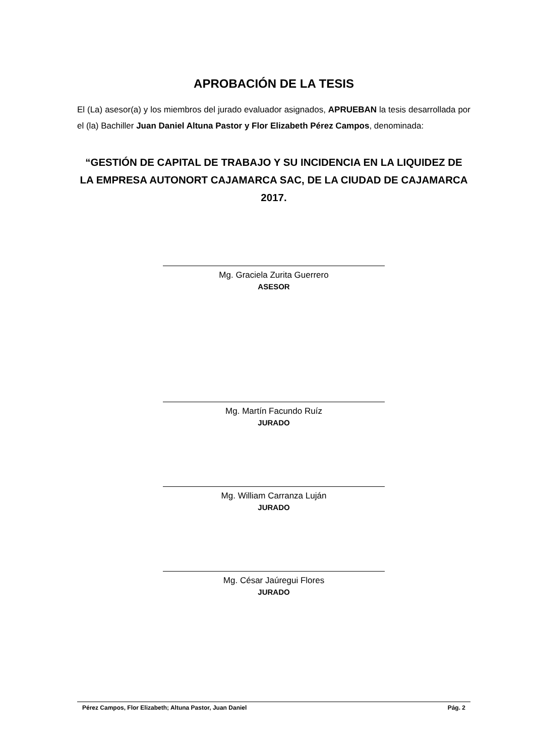APROBACIÓN DE LA TESIS
El (La) asesor(a) y los miembros del jurado evaluador asignados, APRUEBAN la tesis desarrollada por el (la) Bachiller Juan Daniel Altuna Pastor y Flor Elizabeth Pérez Campos, denominada:
“GESTIÓN DE CAPITAL DE TRABAJO Y SU INCIDENCIA EN LA LIQUIDEZ DE LA EMPRESA AUTONORT CAJAMARCA SAC, DE LA CIUDAD DE CAJAMARCA 2017.
Mg. Graciela Zurita Guerrero
ASESOR
Mg. Martín Facundo Ruíz
JURADO
Mg. William Carranza Luján
JURADO
Mg. César Jaúregui Flores
JURADO
Pérez Campos, Flor Elizabeth; Altuna Pastor, Juan Daniel Pág. 2